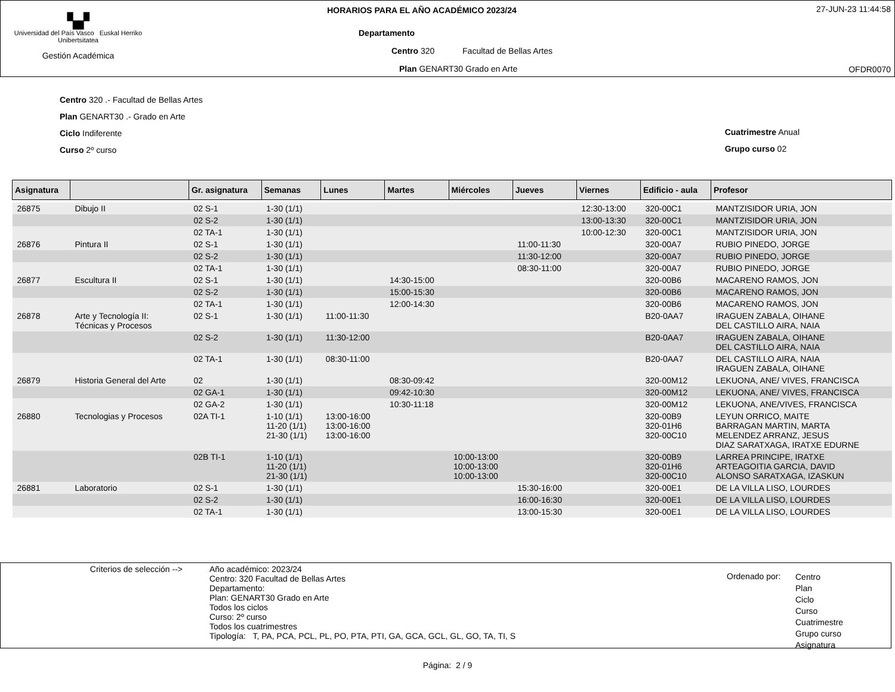▚▞
Universidad del País Vasco Euskal Herriko Unibertsitatea
Gestión Académica
HORARIOS PARA EL AÑO ACADÉMICO 2023/24
Departamento
Centro 320 Facultad de Bellas Artes
Plan GENART30 Grado en Arte
27-JUN-23 11:44:58
OFDR0070
Centro 320 .- Facultad de Bellas Artes
Plan GENART30 .- Grado en Arte
Ciclo Indiferente
Curso 2º curso
Cuatrimestre Anual
Grupo curso 02
| Asignatura | | Gr. asignatura | Semanas | Lunes | Martes | Miércoles | Jueves | Viernes | Edificio - aula | Profesor |
| --- | --- | --- | --- | --- | --- | --- | --- | --- | --- | --- |
| 26875 | Dibujo II | 02 S-1 | 1-30 (1/1) | | | | | 12:30-13:00 | 320-00C1 | MANTZISIDOR URIA, JON |
| | | 02 S-2 | 1-30 (1/1) | | | | | 13:00-13:30 | 320-00C1 | MANTZISIDOR URIA, JON |
| | | 02 TA-1 | 1-30 (1/1) | | | | | 10:00-12:30 | 320-00C1 | MANTZISIDOR URIA, JON |
| 26876 | Pintura II | 02 S-1 | 1-30 (1/1) | | | | 11:00-11:30 | | 320-00A7 | RUBIO PINEDO, JORGE |
| | | 02 S-2 | 1-30 (1/1) | | | | 11:30-12:00 | | 320-00A7 | RUBIO PINEDO, JORGE |
| | | 02 TA-1 | 1-30 (1/1) | | | | 08:30-11:00 | | 320-00A7 | RUBIO PINEDO, JORGE |
| 26877 | Escultura II | 02 S-1 | 1-30 (1/1) | | 14:30-15:00 | | | | 320-00B6 | MACARENO RAMOS, JON |
| | | 02 S-2 | 1-30 (1/1) | | 15:00-15:30 | | | | 320-00B6 | MACARENO RAMOS, JON |
| | | 02 TA-1 | 1-30 (1/1) | | 12:00-14:30 | | | | 320-00B6 | MACARENO RAMOS, JON |
| 26878 | Arte y Tecnología II: Técnicas y Procesos | 02 S-1 | 1-30 (1/1) | 11:00-11:30 | | | | | B20-0AA7 | IRAGUEN ZABALA, OIHANE DEL CASTILLO AIRA, NAIA |
| | | 02 S-2 | 1-30 (1/1) | 11:30-12:00 | | | | | B20-0AA7 | IRAGUEN ZABALA, OIHANE DEL CASTILLO AIRA, NAIA |
| | | 02 TA-1 | 1-30 (1/1) | 08:30-11:00 | | | | | B20-0AA7 | DEL CASTILLO AIRA, NAIA IRAGUEN ZABALA, OIHANE |
| 26879 | Historia General del Arte | 02 | 1-30 (1/1) | | 08:30-09:42 | | | | 320-00M12 | LEKUONA, ANE/ VIVES, FRANCISCA |
| | | 02 GA-1 | 1-30 (1/1) | | 09:42-10:30 | | | | 320-00M12 | LEKUONA, ANE/ VIVES, FRANCISCA |
| | | 02 GA-2 | 1-30 (1/1) | | 10:30-11:18 | | | | 320-00M12 | LEKUONA, ANE/VIVES, FRANCISCA |
| 26880 | Tecnologias y Procesos | 02A TI-1 | 1-10 (1/1) 11-20 (1/1) 21-30 (1/1) | 13:00-16:00 13:00-16:00 13:00-16:00 | | | | | 320-00B9 320-01H6 320-00C10 | LEYUN ORRICO, MAITE BARRAGAN MARTIN, MARTA MELENDEZ ARRANZ, JESUS DIAZ SARATXAGA, IRATXE EDURNE |
| | | 02B TI-1 | 1-10 (1/1) 11-20 (1/1) 21-30 (1/1) | | | 10:00-13:00 10:00-13:00 10:00-13:00 | | | 320-00B9 320-01H6 320-00C10 | LARREA PRINCIPE, IRATXE ARTEAGOITIA GARCIA, DAVID ALONSO SARATXAGA, IZASKUN |
| 26881 | Laboratorio | 02 S-1 | 1-30 (1/1) | | | | 15:30-16:00 | | 320-00E1 | DE LA VILLA LISO, LOURDES |
| | | 02 S-2 | 1-30 (1/1) | | | | 16:00-16:30 | | 320-00E1 | DE LA VILLA LISO, LOURDES |
| | | 02 TA-1 | 1-30 (1/1) | | | | 13:00-15:30 | | 320-00E1 | DE LA VILLA LISO, LOURDES |
Criterios de selección --> Año académico: 2023/24
Centro: 320 Facultad de Bellas Artes
Departamento:
Plan: GENART30 Grado en Arte
Todos los ciclos
Curso: 2º curso
Todos los cuatrimestres
Tipología: T, PA, PCA, PCL, PL, PO, PTA, PTI, GA, GCA, GCL, GL, GO, TA, TI, S
Ordenado por:
Centro
Plan
Ciclo
Curso
Cuatrimestre
Grupo curso
Asignatura
Página: 2 / 9